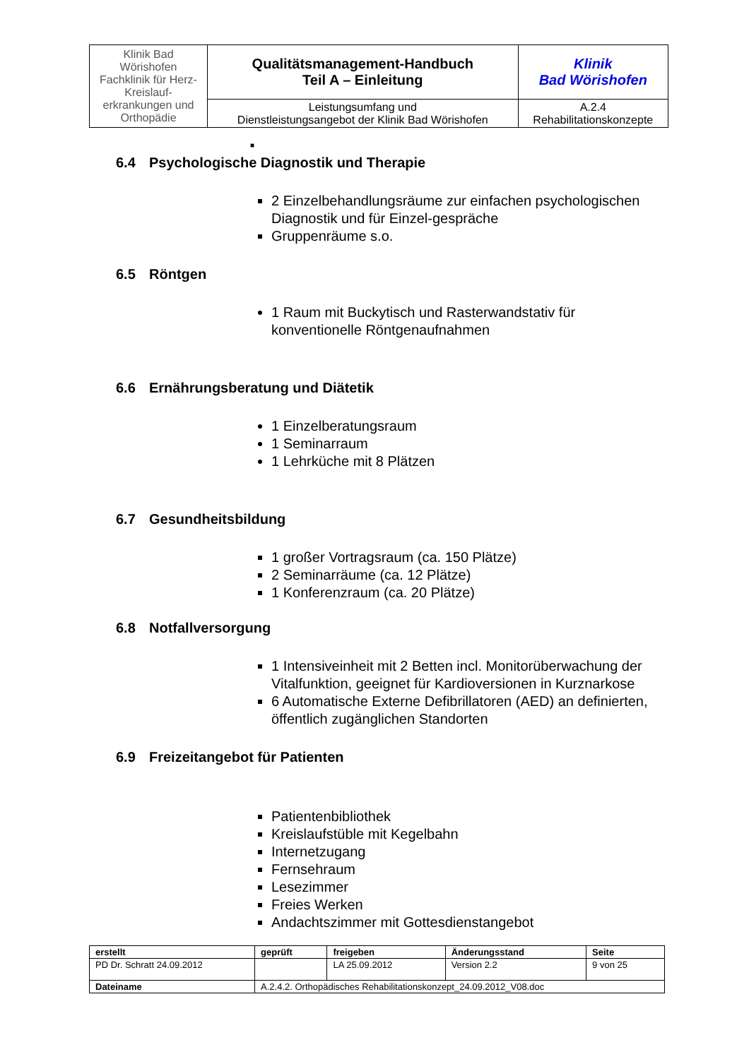| Klinik Bad Wörishofen Fachklinik für Herz-Kreislauf- erkrankungen und Orthopädie | Qualitätsmanagement-Handbuch Teil A – Einleitung | Klinik Bad Wörishofen |
| | Leistungsumfang und Dienstleistungsangebot der Klinik Bad Wörishofen | A.2.4 Rehabilitationskonzepte |
■
6.4 Psychologische Diagnostik und Therapie
2 Einzelbehandlungsräume zur einfachen psychologischen Diagnostik und für Einzel-gespräche
Gruppenräume s.o.
6.5 Röntgen
1 Raum mit Buckytisch und Rasterwandstativ für konventionelle Röntgenaufnahmen
6.6 Ernährungsberatung und Diätetik
1 Einzelberatungsraum
1 Seminarraum
1 Lehrküche mit 8 Plätzen
6.7 Gesundheitsbildung
1 großer Vortragsraum (ca. 150 Plätze)
2 Seminarräume (ca. 12 Plätze)
1 Konferenzraum (ca. 20 Plätze)
6.8 Notfallversorgung
1 Intensiveinheit mit 2 Betten incl. Monitorüberwachung der Vitalfunktion, geeignet für Kardioversionen in Kurznarkose
6 Automatische Externe Defibrillatoren (AED) an definierten, öffentlich zugänglichen Standorten
6.9 Freizeitangebot für Patienten
Patientenbibliothek
Kreislaufstüble mit Kegelbahn
Internetzugang
Fernsehraum
Lesezimmer
Freies Werken
Andachtszimmer mit Gottesdienstangebot
| erstellt | geprüft | freigeben | Änderungsstand | Seite |
| --- | --- | --- | --- | --- |
| PD Dr. Schratt 24.09.2012 | | LA 25.09.2012 | Version 2.2 | 9 von 25 |
| Dateiname | A.2.4.2. Orthopädisches Rehabilitationskonzept_24.09.2012_V08.doc | | | |